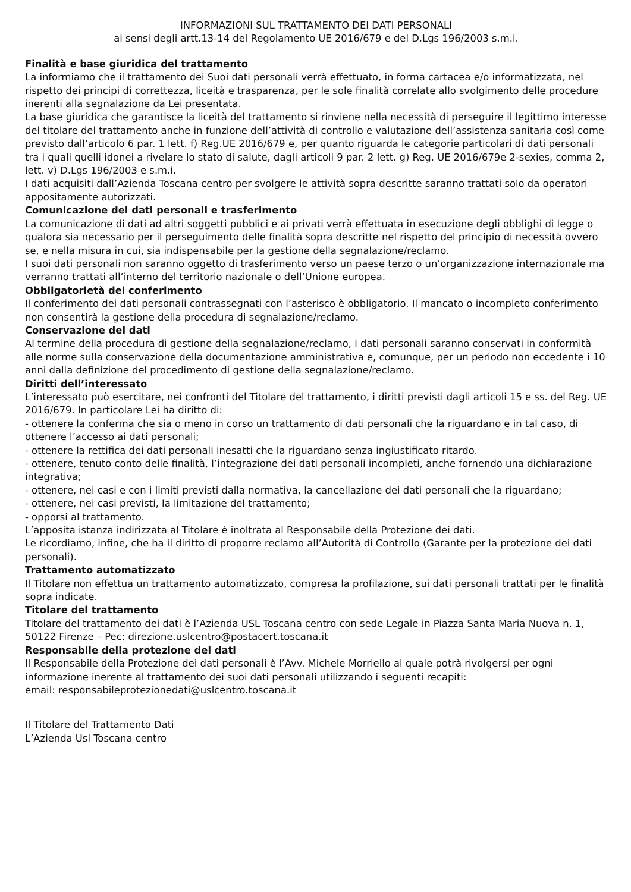INFORMAZIONI SUL TRATTAMENTO DEI DATI PERSONALI
ai sensi degli artt.13-14 del Regolamento UE 2016/679 e del D.Lgs 196/2003 s.m.i.
Finalità e base giuridica del trattamento
La informiamo che il trattamento dei Suoi dati personali verrà effettuato, in forma cartacea e/o informatizzata, nel rispetto dei principi di correttezza, liceità e trasparenza, per le sole finalità correlate allo svolgimento delle procedure inerenti alla segnalazione da Lei presentata.
La base giuridica che garantisce la liceità del trattamento si rinviene nella necessità di perseguire il legittimo interesse del titolare del trattamento anche in funzione dell’attività di controllo e valutazione dell’assistenza sanitaria così come previsto dall’articolo 6 par. 1 lett. f) Reg.UE 2016/679 e, per quanto riguarda le categorie particolari di dati personali tra i quali quelli idonei a rivelare lo stato di salute, dagli articoli 9 par. 2 lett. g) Reg. UE 2016/679e 2-sexies, comma 2, lett. v) D.Lgs 196/2003 e s.m.i.
I dati acquisiti dall’Azienda Toscana centro per svolgere le attività sopra descritte saranno trattati solo da operatori appositamente autorizzati.
Comunicazione dei dati personali e trasferimento
La comunicazione di dati ad altri soggetti pubblici e ai privati verrà effettuata in esecuzione degli obblighi di legge o qualora sia necessario per il perseguimento delle finalità sopra descritte nel rispetto del principio di necessità ovvero se, e nella misura in cui, sia indispensabile per la gestione della segnalazione/reclamo.
I suoi dati personali non saranno oggetto di trasferimento verso un paese terzo o un’organizzazione internazionale ma verranno trattati all’interno del territorio nazionale o dell’Unione europea.
Obbligatorietà del conferimento
Il conferimento dei dati personali contrassegnati con l’asterisco è obbligatorio. Il mancato o incompleto conferimento non consentirà la gestione della procedura di segnalazione/reclamo.
Conservazione dei dati
Al termine della procedura di gestione della segnalazione/reclamo, i dati personali saranno conservati in conformità alle norme sulla conservazione della documentazione amministrativa e, comunque, per un periodo non eccedente i 10 anni dalla definizione del procedimento di gestione della segnalazione/reclamo.
Diritti dell’interessato
L’interessato può esercitare, nei confronti del Titolare del trattamento, i diritti previsti dagli articoli 15 e ss. del Reg. UE 2016/679. In particolare Lei ha diritto di:
- ottenere la conferma che sia o meno in corso un trattamento di dati personali che la riguardano e in tal caso, di ottenere l’accesso ai dati personali;
- ottenere la rettifica dei dati personali inesatti che la riguardano senza ingiustificato ritardo.
- ottenere, tenuto conto delle finalità, l’integrazione dei dati personali incompleti, anche fornendo una dichiarazione integrativa;
- ottenere, nei casi e con i limiti previsti dalla normativa, la cancellazione dei dati personali che la riguardano;
- ottenere, nei casi previsti, la limitazione del trattamento;
- opporsi al trattamento.
L’apposita istanza indirizzata al Titolare è inoltrata al Responsabile della Protezione dei dati.
Le ricordiamo, infine, che ha il diritto di proporre reclamo all’Autorità di Controllo (Garante per la protezione dei dati personali).
Trattamento automatizzato
Il Titolare non effettua un trattamento automatizzato, compresa la profilazione, sui dati personali trattati per le finalità sopra indicate.
Titolare del trattamento
Titolare del trattamento dei dati è l’Azienda USL Toscana centro con sede Legale in Piazza Santa Maria Nuova n. 1, 50122 Firenze – Pec: direzione.uslcentro@postacert.toscana.it
Responsabile della protezione dei dati
Il Responsabile della Protezione dei dati personali è l’Avv. Michele Morriello al quale potrà rivolgersi per ogni informazione inerente al trattamento dei suoi dati personali utilizzando i seguenti recapiti:
email: responsabileprotezionedati@uslcentro.toscana.it
Il Titolare del Trattamento Dati
L’Azienda Usl Toscana centro